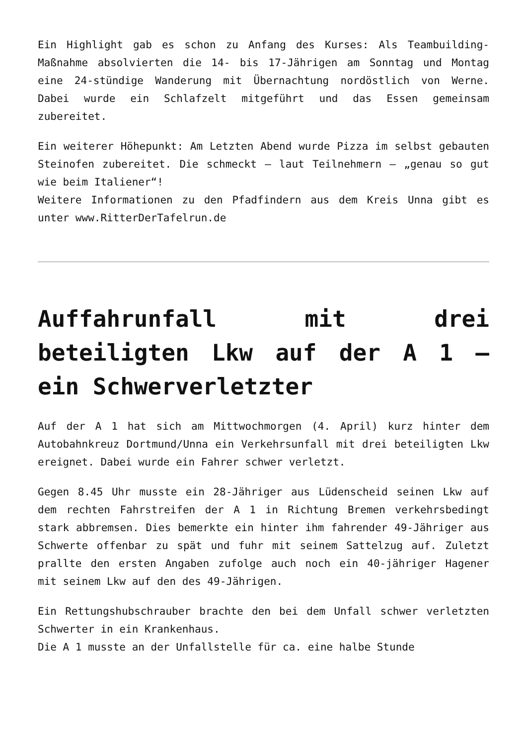Ein Highlight gab es schon zu Anfang des Kurses: Als Teambuilding-Maßnahme absolvierten die 14- bis 17-Jährigen am Sonntag und Montag eine 24-stündige Wanderung mit Übernachtung nordöstlich von Werne. Dabei wurde ein Schlafzelt mitgeführt und das Essen gemeinsam zubereitet.
Ein weiterer Höhepunkt: Am Letzten Abend wurde Pizza im selbst gebauten Steinofen zubereitet. Die schmeckt – laut Teilnehmern – „genau so gut wie beim Italiener“!
Weitere Informationen zu den Pfadfindern aus dem Kreis Unna gibt es unter www.RitterDerTafelrun.de
Auffahrunfall mit drei beteiligten Lkw auf der A 1 – ein Schwerverletzter
Auf der A 1 hat sich am Mittwochmorgen (4. April) kurz hinter dem Autobahnkreuz Dortmund/Unna ein Verkehrsunfall mit drei beteiligten Lkw ereignet. Dabei wurde ein Fahrer schwer verletzt.
Gegen 8.45 Uhr musste ein 28-Jähriger aus Lüdenscheid seinen Lkw auf dem rechten Fahrstreifen der A 1 in Richtung Bremen verkehrsbedingt stark abbremsen. Dies bemerkte ein hinter ihm fahrender 49-Jähriger aus Schwerte offenbar zu spät und fuhr mit seinem Sattelzug auf. Zuletzt prallte den ersten Angaben zufolge auch noch ein 40-jähriger Hagener mit seinem Lkw auf den des 49-Jährigen.
Ein Rettungshubschrauber brachte den bei dem Unfall schwer verletzten Schwerter in ein Krankenhaus.
Die A 1 musste an der Unfallstelle für ca. eine halbe Stunde